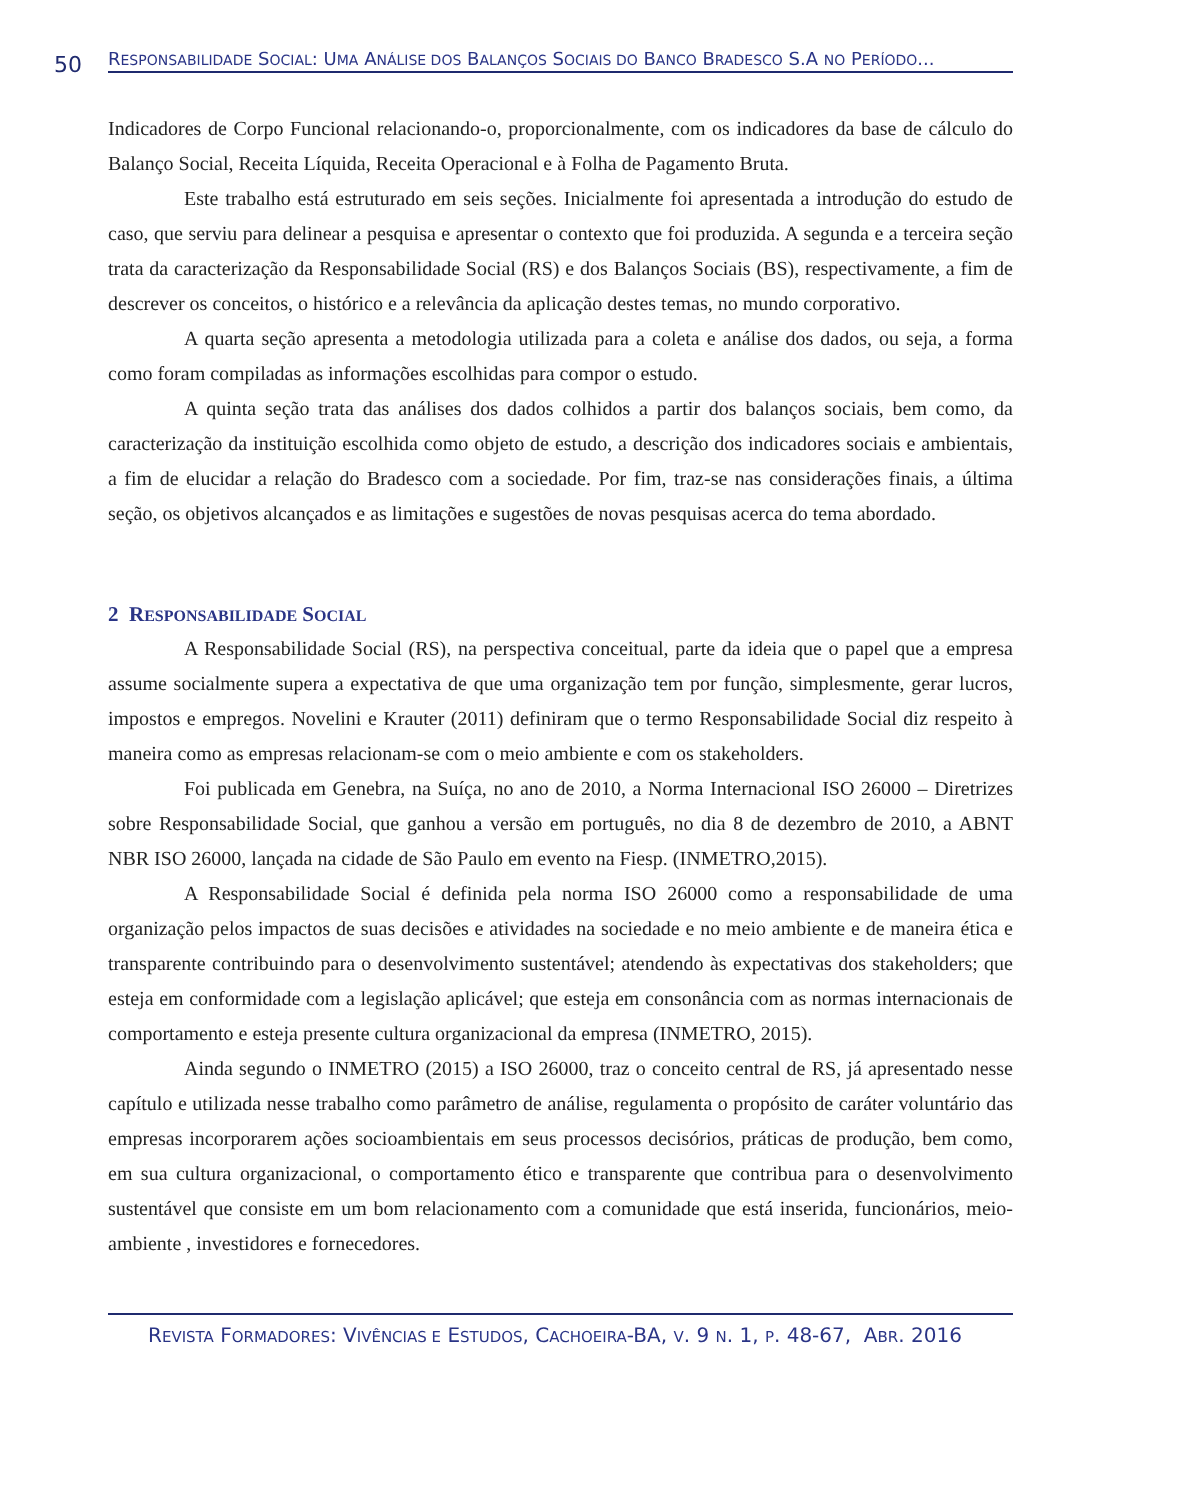50
RESPONSABILIDADE SOCIAL: UMA ANÁLISE DOS BALANÇOS SOCIAIS DO BANCO BRADESCO S.A NO PERÍODO...
Indicadores de Corpo Funcional relacionando-o, proporcionalmente, com os indicadores da base de cálculo do Balanço Social, Receita Líquida, Receita Operacional e à Folha de Pagamento Bruta.
Este trabalho está estruturado em seis seções. Inicialmente foi apresentada a introdução do estudo de caso, que serviu para delinear a pesquisa e apresentar o contexto que foi produzida. A segunda e a terceira seção trata da caracterização da Responsabilidade Social (RS) e dos Balanços Sociais (BS), respectivamente, a fim de descrever os conceitos, o histórico e a relevância da aplicação destes temas, no mundo corporativo.
A quarta seção apresenta a metodologia utilizada para a coleta e análise dos dados, ou seja, a forma como foram compiladas as informações escolhidas para compor o estudo.
A quinta seção trata das análises dos dados colhidos a partir dos balanços sociais, bem como, da caracterização da instituição escolhida como objeto de estudo, a descrição dos indicadores sociais e ambientais, a fim de elucidar a relação do Bradesco com a sociedade. Por fim, traz-se nas considerações finais, a última seção, os objetivos alcançados e as limitações e sugestões de novas pesquisas acerca do tema abordado.
2 RESPONSABILIDADE SOCIAL
A Responsabilidade Social (RS), na perspectiva conceitual, parte da ideia que o papel que a empresa assume socialmente supera a expectativa de que uma organização tem por função, simplesmente, gerar lucros, impostos e empregos. Novelini e Krauter (2011) definiram que o termo Responsabilidade Social diz respeito à maneira como as empresas relacionam-se com o meio ambiente e com os stakeholders.
Foi publicada em Genebra, na Suíça, no ano de 2010, a Norma Internacional ISO 26000 – Diretrizes sobre Responsabilidade Social, que ganhou a versão em português, no dia 8 de dezembro de 2010, a ABNT NBR ISO 26000, lançada na cidade de São Paulo em evento na Fiesp. (INMETRO,2015).
A Responsabilidade Social é definida pela norma ISO 26000 como a responsabilidade de uma organização pelos impactos de suas decisões e atividades na sociedade e no meio ambiente e de maneira ética e transparente contribuindo para o desenvolvimento sustentável; atendendo às expectativas dos stakeholders; que esteja em conformidade com a legislação aplicável; que esteja em consonância com as normas internacionais de comportamento e esteja presente cultura organizacional da empresa (INMETRO, 2015).
Ainda segundo o INMETRO (2015) a ISO 26000, traz o conceito central de RS, já apresentado nesse capítulo e utilizada nesse trabalho como parâmetro de análise, regulamenta o propósito de caráter voluntário das empresas incorporarem ações socioambientais em seus processos decisórios, práticas de produção, bem como, em sua cultura organizacional, o comportamento ético e transparente que contribua para o desenvolvimento sustentável que consiste em um bom relacionamento com a comunidade que está inserida, funcionários, meio-ambiente , investidores e fornecedores.
REVISTA FORMADORES: VIVÊNCIAS E ESTUDOS, CACHOEIRA-BA, V. 9 N. 1, P. 48-67, ABR. 2016